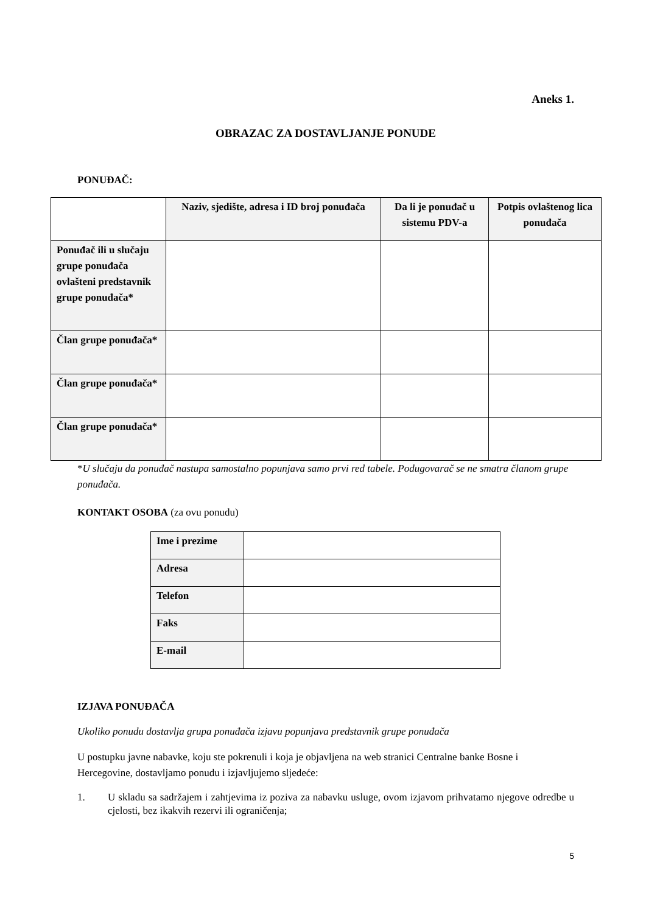Aneks 1.
OBRAZAC ZA DOSTAVLJANJE PONUDE
PONUĐAČ:
| | Naziv, sjedište, adresa i ID broj ponuđača | Da li je ponuđač u sistemu PDV-a | Potpis ovlaštenog lica ponuđača |
| --- | --- | --- | --- |
| Ponuđač ili u slučaju grupe ponuđača ovlašteni predstavnik grupe ponuđača* | | | |
| Član grupe ponuđača* | | | |
| Član grupe ponuđača* | | | |
| Član grupe ponuđača* | | | |
*U slučaju da ponuđač nastupa samostalno popunjava samo prvi red tabele. Podugovarač se ne smatra članom grupe ponuđača.
KONTAKT OSOBA (za ovu ponudu)
| Ime i prezime | |
| Adresa | |
| Telefon | |
| Faks | |
| E-mail | |
IZJAVA PONUĐAČA
Ukoliko ponudu dostavlja grupa ponuđača izjavu popunjava predstavnik grupe ponuđača
U postupku javne nabavke, koju ste pokrenuli i koja je objavljena na web stranici Centralne banke Bosne i Hercegovine, dostavljamo ponudu i izjavljujemo sljedeće:
1. U skladu sa sadržajem i zahtjevima iz poziva za nabavku usluge, ovom izjavom prihvatamo njegove odredbe u cjelosti, bez ikakvih rezervi ili ograničenja;
5